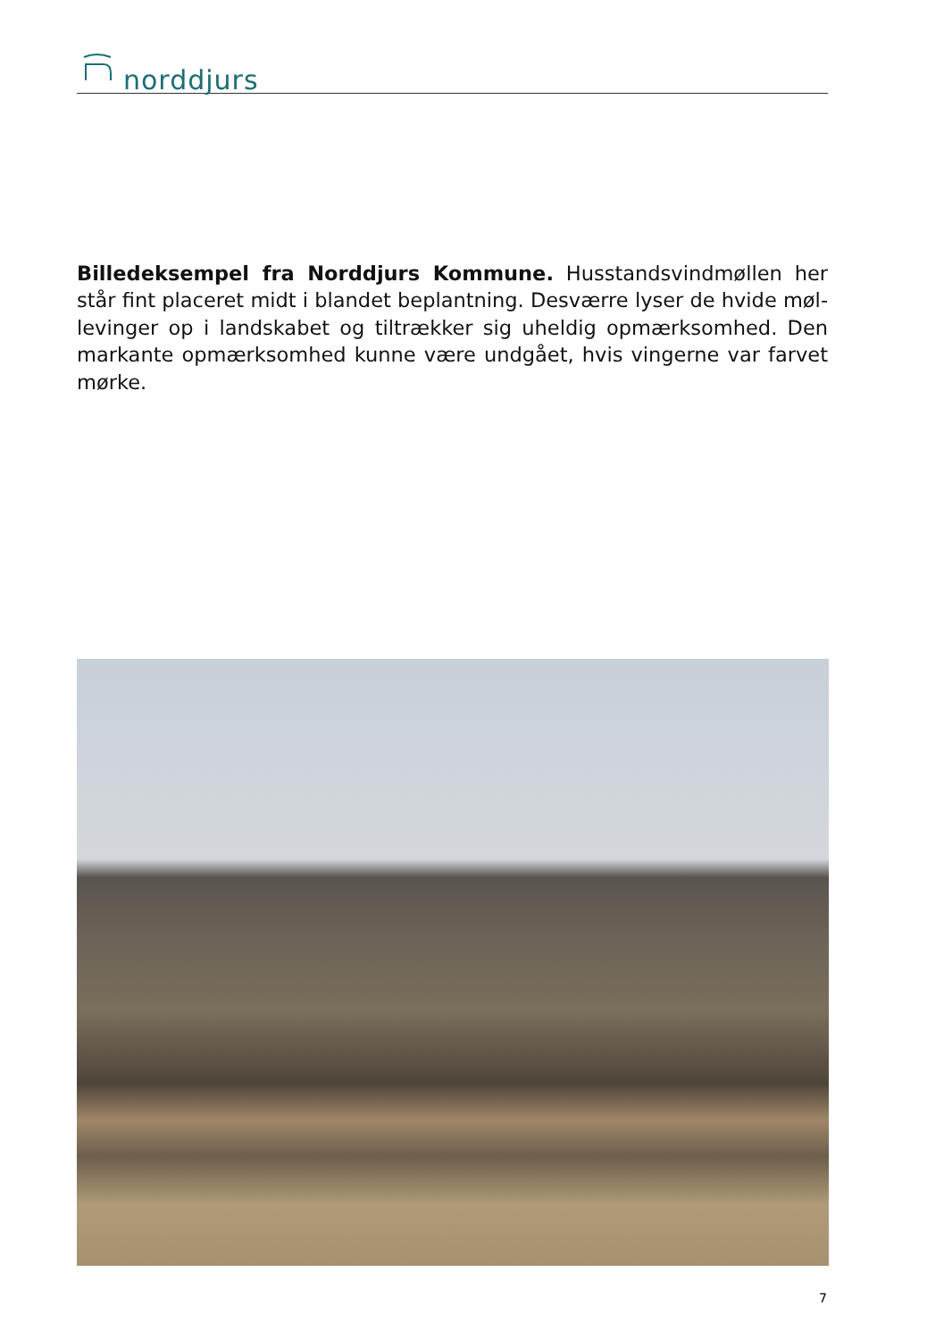norddjurs
Billedeksempel fra Norddjurs Kommune. Husstandsvindmøllen her står fint placeret midt i blandet beplantning. Desværre lyser de hvide møl­levinger op i landskabet og tiltrækker sig uheldig opmærksomhed. Den markante opmærksomhed kunne være undgået, hvis vingerne var farvet mørke.
7